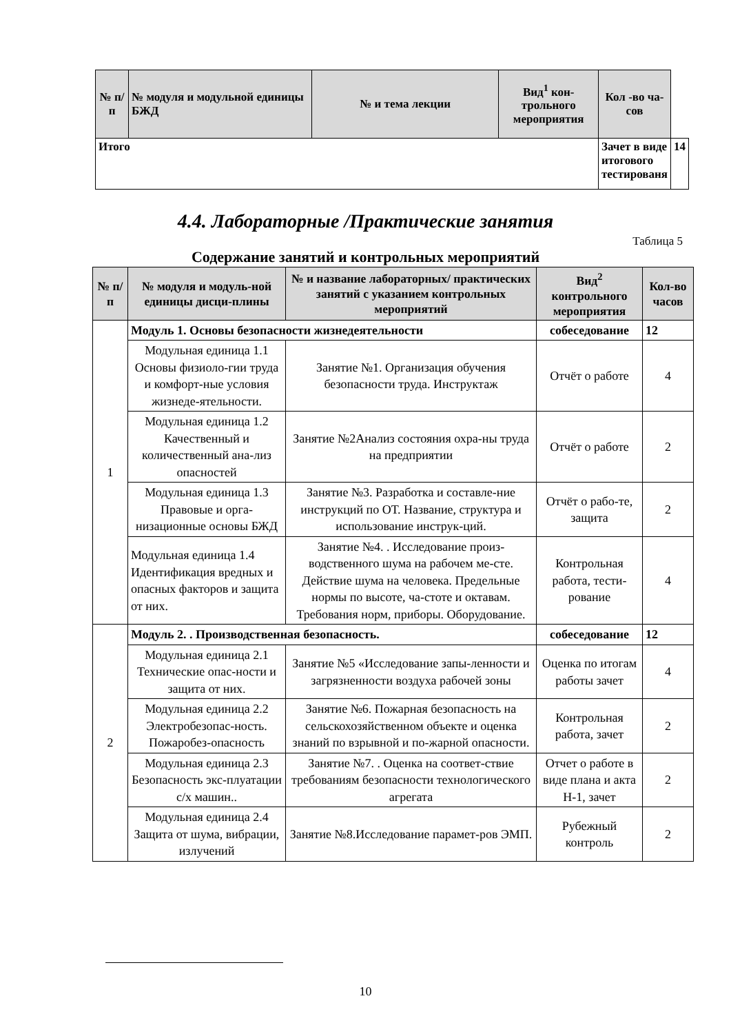| № п/п | № модуля и модульной единицы БЖД | № и тема лекции | Вид<sup>1</sup> кон-трольного мероприятия | Кол -во ча-сов | |
| --- | --- | --- | --- | --- | --- |
| Итого | | | | Зачет в виде итогового тестированя | 14 |
4.4. Лабораторные /Практические занятия
Таблица 5
Содержание занятий и контрольных мероприятий
| № п/п | № модуля и модуль-ной единицы дисци-плины | № и название лабораторных/ практических занятий с указанием контрольных мероприятий | Вид<sup>2</sup> контрольного мероприятия | Кол-во часов |
| --- | --- | --- | --- | --- |
| 1 | Модуль 1. Основы безопасности жизнедеятельности | | собеседование | 12 |
| | Модульная единица 1.1 Основы физиоло-гии труда и комфорт-ные условия жизнеде-ятельности. | Занятие №1. Организация обучения безопасности труда. Инструктаж | Отчёт о работе | 4 |
| | Модульная единица 1.2 Качественный и количественный ана-лиз опасностей | Занятие №2Анализ состояния охра-ны труда на предприятии | Отчёт о работе | 2 |
| | Модульная единица 1.3 Правовые и орга-низационные основы БЖД | Занятие №3. Разработка и составле-ние инструкций по ОТ. Название, структура и использование инструк-ций. | Отчёт о рабо-те, защита | 2 |
| | Модульная единица 1.4 Идентификация вредных и опасных факторов и защита от них. | Занятие №4. . Исследование произ-водственного шума на рабочем ме-сте. Действие шума на человека. Предельные нормы по высоте, ча-стоте и октавам. Требования норм, приборы. Оборудование. | Контрольная работа, тести-рование | 4 |
| 2 | Модуль 2. . Производственная безопасность. | | собеседование | 12 |
| | Модульная единица 2.1 Технические опас-ности и защита от них. | Занятие №5 «Исследование запы-ленности и загрязненности воздуха рабочей зоны | Оценка по итогам работы зачет | 4 |
| | Модульная единица 2.2 Электробезопас-ность. Пожаробез-опасность | Занятие №6. Пожарная безопасность на сельскохозяйственном объекте и оценка знаний по взрывной и по-жарной опасности. | Контрольная работа, зачет | 2 |
| | Модульная единица 2.3 Безопасность экс-плуатации с/х машин.. | Занятие №7. . Оценка на соответ-ствие требованиям безопасности технологического агрегата | Отчет о работе в виде плана и акта Н-1, зачет | 2 |
| | Модульная единица 2.4 Защита от шума, вибрации, излучений | Занятие №8.Исследование парамет-ров ЭМП. | Рубежный контроль | 2 |
10